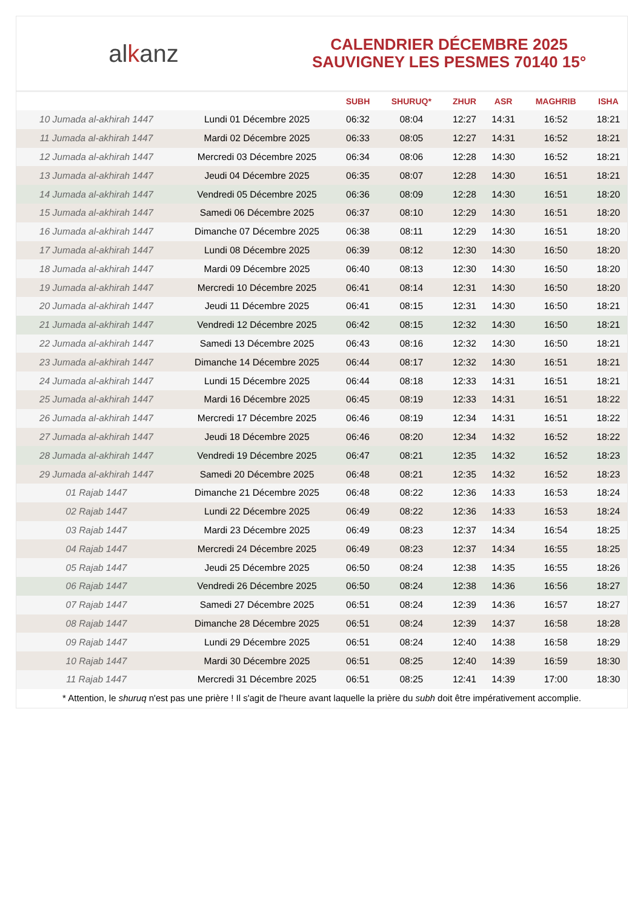alkanz
CALENDRIER DÉCEMBRE 2025
SAUVIGNEY LES PESMES 70140 15°
| | | SUBH | SHURUQ* | ZHUR | ASR | MAGHRIB | ISHA |
| --- | --- | --- | --- | --- | --- | --- | --- |
| 10 Jumada al-akhirah 1447 | Lundi 01 Décembre 2025 | 06:32 | 08:04 | 12:27 | 14:31 | 16:52 | 18:21 |
| 11 Jumada al-akhirah 1447 | Mardi 02 Décembre 2025 | 06:33 | 08:05 | 12:27 | 14:31 | 16:52 | 18:21 |
| 12 Jumada al-akhirah 1447 | Mercredi 03 Décembre 2025 | 06:34 | 08:06 | 12:28 | 14:30 | 16:52 | 18:21 |
| 13 Jumada al-akhirah 1447 | Jeudi 04 Décembre 2025 | 06:35 | 08:07 | 12:28 | 14:30 | 16:51 | 18:21 |
| 14 Jumada al-akhirah 1447 | Vendredi 05 Décembre 2025 | 06:36 | 08:09 | 12:28 | 14:30 | 16:51 | 18:20 |
| 15 Jumada al-akhirah 1447 | Samedi 06 Décembre 2025 | 06:37 | 08:10 | 12:29 | 14:30 | 16:51 | 18:20 |
| 16 Jumada al-akhirah 1447 | Dimanche 07 Décembre 2025 | 06:38 | 08:11 | 12:29 | 14:30 | 16:51 | 18:20 |
| 17 Jumada al-akhirah 1447 | Lundi 08 Décembre 2025 | 06:39 | 08:12 | 12:30 | 14:30 | 16:50 | 18:20 |
| 18 Jumada al-akhirah 1447 | Mardi 09 Décembre 2025 | 06:40 | 08:13 | 12:30 | 14:30 | 16:50 | 18:20 |
| 19 Jumada al-akhirah 1447 | Mercredi 10 Décembre 2025 | 06:41 | 08:14 | 12:31 | 14:30 | 16:50 | 18:20 |
| 20 Jumada al-akhirah 1447 | Jeudi 11 Décembre 2025 | 06:41 | 08:15 | 12:31 | 14:30 | 16:50 | 18:21 |
| 21 Jumada al-akhirah 1447 | Vendredi 12 Décembre 2025 | 06:42 | 08:15 | 12:32 | 14:30 | 16:50 | 18:21 |
| 22 Jumada al-akhirah 1447 | Samedi 13 Décembre 2025 | 06:43 | 08:16 | 12:32 | 14:30 | 16:50 | 18:21 |
| 23 Jumada al-akhirah 1447 | Dimanche 14 Décembre 2025 | 06:44 | 08:17 | 12:32 | 14:30 | 16:51 | 18:21 |
| 24 Jumada al-akhirah 1447 | Lundi 15 Décembre 2025 | 06:44 | 08:18 | 12:33 | 14:31 | 16:51 | 18:21 |
| 25 Jumada al-akhirah 1447 | Mardi 16 Décembre 2025 | 06:45 | 08:19 | 12:33 | 14:31 | 16:51 | 18:22 |
| 26 Jumada al-akhirah 1447 | Mercredi 17 Décembre 2025 | 06:46 | 08:19 | 12:34 | 14:31 | 16:51 | 18:22 |
| 27 Jumada al-akhirah 1447 | Jeudi 18 Décembre 2025 | 06:46 | 08:20 | 12:34 | 14:32 | 16:52 | 18:22 |
| 28 Jumada al-akhirah 1447 | Vendredi 19 Décembre 2025 | 06:47 | 08:21 | 12:35 | 14:32 | 16:52 | 18:23 |
| 29 Jumada al-akhirah 1447 | Samedi 20 Décembre 2025 | 06:48 | 08:21 | 12:35 | 14:32 | 16:52 | 18:23 |
| 01 Rajab 1447 | Dimanche 21 Décembre 2025 | 06:48 | 08:22 | 12:36 | 14:33 | 16:53 | 18:24 |
| 02 Rajab 1447 | Lundi 22 Décembre 2025 | 06:49 | 08:22 | 12:36 | 14:33 | 16:53 | 18:24 |
| 03 Rajab 1447 | Mardi 23 Décembre 2025 | 06:49 | 08:23 | 12:37 | 14:34 | 16:54 | 18:25 |
| 04 Rajab 1447 | Mercredi 24 Décembre 2025 | 06:49 | 08:23 | 12:37 | 14:34 | 16:55 | 18:25 |
| 05 Rajab 1447 | Jeudi 25 Décembre 2025 | 06:50 | 08:24 | 12:38 | 14:35 | 16:55 | 18:26 |
| 06 Rajab 1447 | Vendredi 26 Décembre 2025 | 06:50 | 08:24 | 12:38 | 14:36 | 16:56 | 18:27 |
| 07 Rajab 1447 | Samedi 27 Décembre 2025 | 06:51 | 08:24 | 12:39 | 14:36 | 16:57 | 18:27 |
| 08 Rajab 1447 | Dimanche 28 Décembre 2025 | 06:51 | 08:24 | 12:39 | 14:37 | 16:58 | 18:28 |
| 09 Rajab 1447 | Lundi 29 Décembre 2025 | 06:51 | 08:24 | 12:40 | 14:38 | 16:58 | 18:29 |
| 10 Rajab 1447 | Mardi 30 Décembre 2025 | 06:51 | 08:25 | 12:40 | 14:39 | 16:59 | 18:30 |
| 11 Rajab 1447 | Mercredi 31 Décembre 2025 | 06:51 | 08:25 | 12:41 | 14:39 | 17:00 | 18:30 |
* Attention, le shuruq n'est pas une prière ! Il s'agit de l'heure avant laquelle la prière du subh doit être impérativement accomplie.